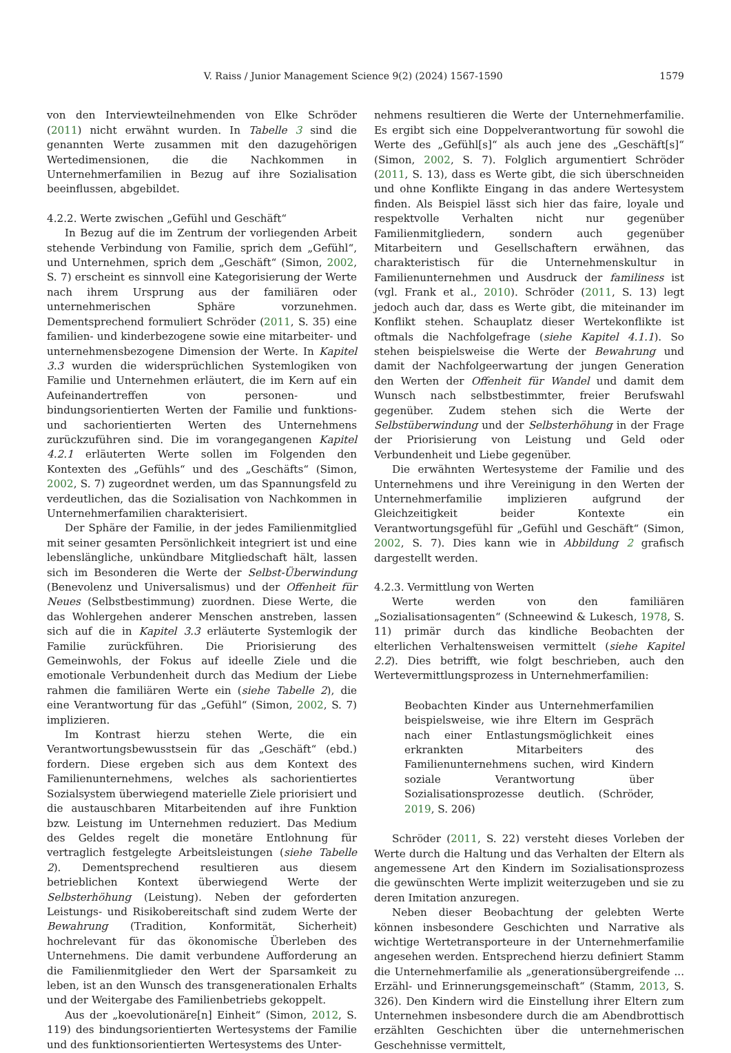V. Raiss / Junior Management Science 9(2) (2024) 1567-1590 1579
von den Interviewteilnehmenden von Elke Schröder (2011) nicht erwähnt wurden. In Tabelle 3 sind die genannten Werte zusammen mit den dazugehörigen Wertedimensionen, die die Nachkommen in Unternehmerfamilien in Bezug auf ihre Sozialisation beeinflussen, abgebildet.
4.2.2. Werte zwischen „Gefühl und Geschäft“
In Bezug auf die im Zentrum der vorliegenden Arbeit stehende Verbindung von Familie, sprich dem „Gefühl“, und Unternehmen, sprich dem „Geschäft“ (Simon, 2002, S. 7) erscheint es sinnvoll eine Kategorisierung der Werte nach ihrem Ursprung aus der familiären oder unternehmerischen Sphäre vorzunehmen. Dementsprechend formuliert Schröder (2011, S. 35) eine familien- und kinderbezogene sowie eine mitarbeiter- und unternehmensbezogene Dimension der Werte. In Kapitel 3.3 wurden die widersprüchlichen Systemlogiken von Familie und Unternehmen erläutert, die im Kern auf ein Aufeinandertreffen von personen- und bindungsorientierten Werten der Familie und funktions- und sachorientierten Werten des Unternehmens zurückzuführen sind. Die im vorangegangenen Kapitel 4.2.1 erläuterten Werte sollen im Folgenden den Kontexten des „Gefühls“ und des „Geschäfts“ (Simon, 2002, S. 7) zugeordnet werden, um das Spannungsfeld zu verdeutlichen, das die Sozialisation von Nachkommen in Unternehmerfamilien charakterisiert.
Der Sphäre der Familie, in der jedes Familienmitglied mit seiner gesamten Persönlichkeit integriert ist und eine lebenslängliche, unkündbare Mitgliedschaft hält, lassen sich im Besonderen die Werte der Selbst-Überwindung (Benevolenz und Universalismus) und der Offenheit für Neues (Selbstbestimmung) zuordnen. Diese Werte, die das Wohlergehen anderer Menschen anstreben, lassen sich auf die in Kapitel 3.3 erläuterte Systemlogik der Familie zurückführen. Die Priorisierung des Gemeinwohls, der Fokus auf ideelle Ziele und die emotionale Verbundenheit durch das Medium der Liebe rahmen die familiären Werte ein (siehe Tabelle 2), die eine Verantwortung für das „Gefühl“ (Simon, 2002, S. 7) implizieren.
Im Kontrast hierzu stehen Werte, die ein Verantwortungsbewusstsein für das „Geschäft“ (ebd.) fordern. Diese ergeben sich aus dem Kontext des Familienunternehmens, welches als sachorientiertes Sozialsystem überwiegend materielle Ziele priorisiert und die austauschbaren Mitarbeitenden auf ihre Funktion bzw. Leistung im Unternehmen reduziert. Das Medium des Geldes regelt die monetäre Entlohnung für vertraglich festgelegte Arbeitsleistungen (siehe Tabelle 2). Dementsprechend resultieren aus diesem betrieblichen Kontext überwiegend Werte der Selbsterhöhung (Leistung). Neben der geforderten Leistungs- und Risikobereitschaft sind zudem Werte der Bewahrung (Tradition, Konformität, Sicherheit) hochrelevant für das ökonomische Überleben des Unternehmens. Die damit verbundene Aufforderung an die Familienmitglieder den Wert der Sparsamkeit zu leben, ist an den Wunsch des transgenerationalen Erhalts und der Weitergabe des Familienbetriebs gekoppelt.
Aus der „koevolutionäre[n] Einheit“ (Simon, 2012, S. 119) des bindungsorientierten Wertesystems der Familie und des funktionsorientierten Wertesystems des Unter-
nehmens resultieren die Werte der Unternehmerfamilie. Es ergibt sich eine Doppelverantwortung für sowohl die Werte des „Gefühl[s]“ als auch jene des „Geschäft[s]“ (Simon, 2002, S. 7). Folglich argumentiert Schröder (2011, S. 13), dass es Werte gibt, die sich überschneiden und ohne Konflikte Eingang in das andere Wertesystem finden. Als Beispiel lässt sich hier das faire, loyale und respektvolle Verhalten nicht nur gegenüber Familienmitgliedern, sondern auch gegenüber Mitarbeitern und Gesellschaftern erwähnen, das charakteristisch für die Unternehmenskultur in Familienunternehmen und Ausdruck der familiness ist (vgl. Frank et al., 2010). Schröder (2011, S. 13) legt jedoch auch dar, dass es Werte gibt, die miteinander im Konflikt stehen. Schauplatz dieser Wertekonflikte ist oftmals die Nachfolgefrage (siehe Kapitel 4.1.1). So stehen beispielsweise die Werte der Bewahrung und damit der Nachfolgeerwartung der jungen Generation den Werten der Offenheit für Wandel und damit dem Wunsch nach selbstbestimmter, freier Berufswahl gegenüber. Zudem stehen sich die Werte der Selbstüberwindung und der Selbsterhöhung in der Frage der Priorisierung von Leistung und Geld oder Verbundenheit und Liebe gegenüber.
Die erwähnten Wertesysteme der Familie und des Unternehmens und ihre Vereinigung in den Werten der Unternehmerfamilie implizieren aufgrund der Gleichzeitigkeit beider Kontexte ein Verantwortungsgefühl für „Gefühl und Geschäft“ (Simon, 2002, S. 7). Dies kann wie in Abbildung 2 grafisch dargestellt werden.
4.2.3. Vermittlung von Werten
Werte werden von den familiären „Sozialisationsagenten“ (Schneewind & Lukesch, 1978, S. 11) primär durch das kindliche Beobachten der elterlichen Verhaltensweisen vermittelt (siehe Kapitel 2.2). Dies betrifft, wie folgt beschrieben, auch den Wertevermittlungsprozess in Unternehmerfamilien:
Beobachten Kinder aus Unternehmerfamilien beispielsweise, wie ihre Eltern im Gespräch nach einer Entlastungsmöglichkeit eines erkrankten Mitarbeiters des Familienunternehmens suchen, wird Kindern soziale Verantwortung über Sozialisationsprozesse deutlich. (Schröder, 2019, S. 206)
Schröder (2011, S. 22) versteht dieses Vorleben der Werte durch die Haltung und das Verhalten der Eltern als angemessene Art den Kindern im Sozialisationsprozess die gewünschten Werte implizit weiterzugeben und sie zu deren Imitation anzuregen.
Neben dieser Beobachtung der gelebten Werte können insbesondere Geschichten und Narrative als wichtige Wertetransporteure in der Unternehmerfamilie angesehen werden. Entsprechend hierzu definiert Stamm die Unternehmerfamilie als „generationsübergreifende ... Erzähl- und Erinnerungsgemeinschaft“ (Stamm, 2013, S. 326). Den Kindern wird die Einstellung ihrer Eltern zum Unternehmen insbesondere durch die am Abendbrottisch erzählten Geschichten über die unternehmerischen Geschehnisse vermittelt,